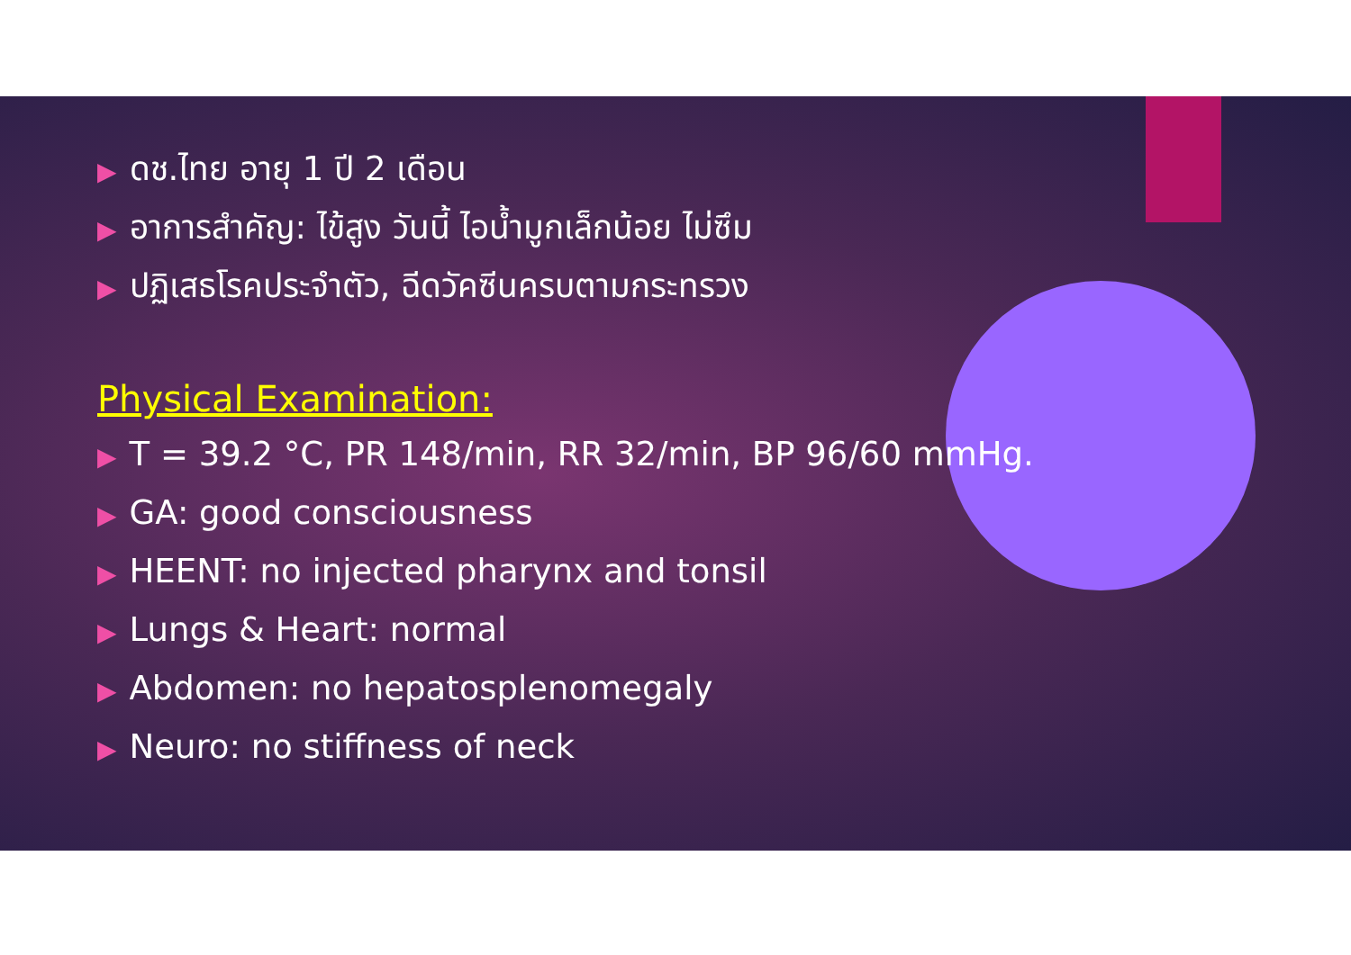▶ ดช.ไทย อายุ 1 ปี 2 เดือน
▶ อาการสำคัญ: ไข้สูง วันนี้ ไอน้ำมูกเล็กน้อย ไม่ซึม
▶ ปฏิเสธโรคประจำตัว, ฉีดวัคซีนครบตามกระทรวง
Physical Examination:
▶ T = 39.2 °C, PR 148/min, RR 32/min, BP 96/60 mmHg.
▶ GA: good consciousness
▶ HEENT: no injected pharynx and tonsil
▶ Lungs & Heart: normal
▶ Abdomen: no hepatosplenomegaly
▶ Neuro: no stiffness of neck